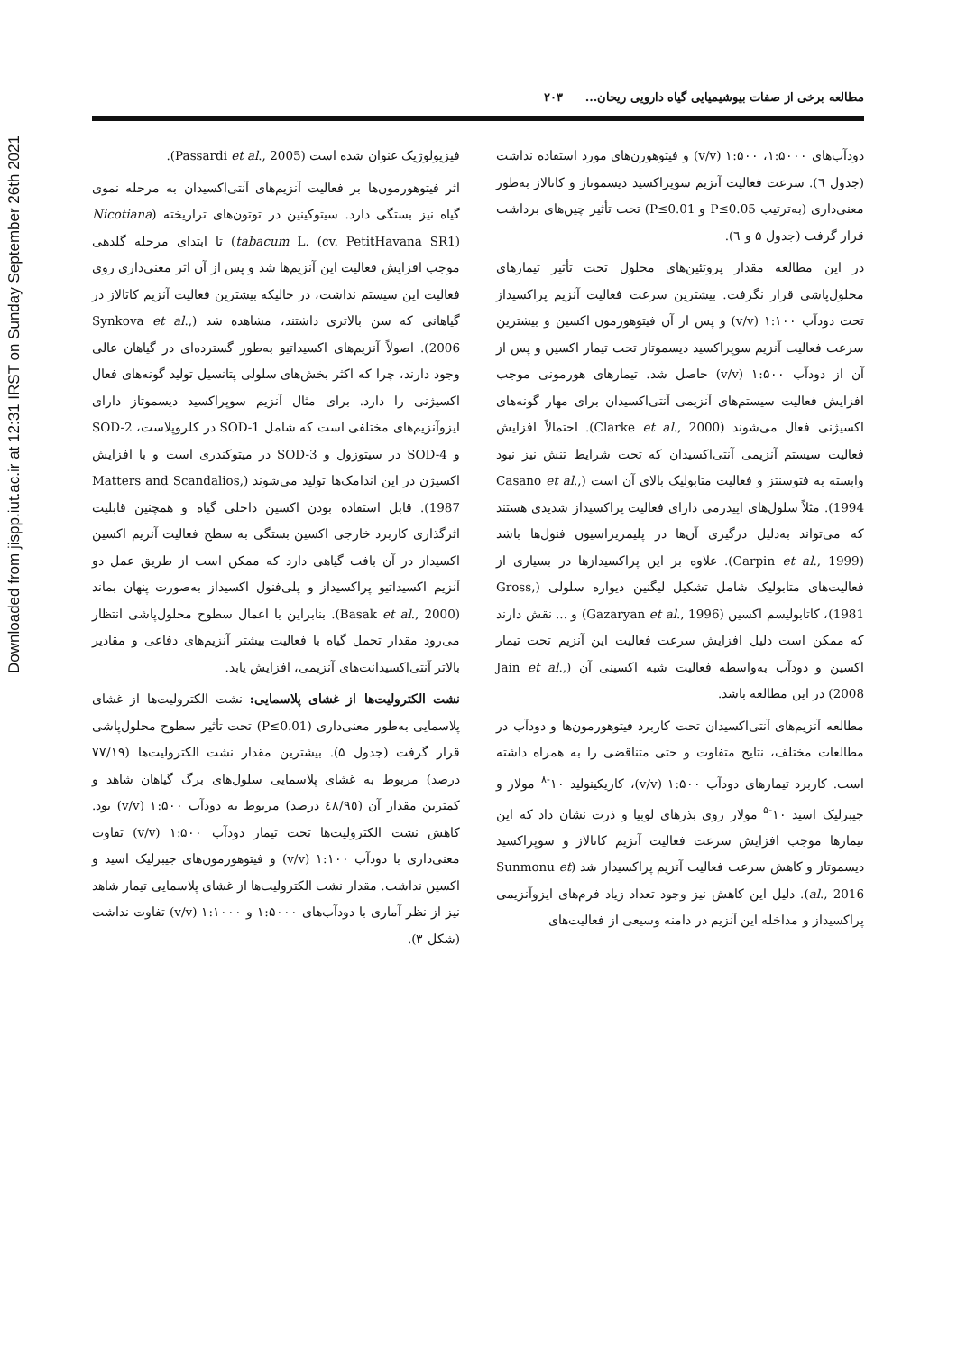Downloaded from jispp.iut.ac.ir at 12:31 IRST on Sunday September 26th 2021
مطالعه برخی از صفات بیوشیمیایی گیاه دارویی ریحان... ۲۰۳
دودآب‌های ۱:۵۰۰۰، ۱:۵۰۰ (v/v) و فیتوهورن‌های مورد استفاده نداشت (جدول ٦). سرعت فعالیت آنزیم سوپراکسید دیسموتاز و کاتالاز به‌طور معنی‌داری (به‌ترتیب P≤0.05 و P≤0.01) تحت تأثیر چین‌های برداشت قرار گرفت (جدول ۵ و ٦).
در این مطالعه مقدار پروتئین‌های محلول تحت تأثیر تیمارهای محلول‌پاشی قرار نگرفت. بیشترین سرعت فعالیت آنزیم پراکسیداز تحت دودآب ۱:۱۰۰ (v/v) و پس از آن فیتوهورمون اکسین و بیشترین سرعت فعالیت آنزیم سوپراکسید دیسموتاز تحت تیمار اکسین و پس از آن از دودآب ۱:۵۰۰ (v/v) حاصل شد. تیمارهای هورمونی موجب افزایش فعالیت سیستم‌های آنزیمی آنتی‌اکسیدان برای مهار گونه‌های اکسیژنی فعال می‌شوند (Clarke et al., 2000). احتمالاً افزایش فعالیت سیستم آنزیمی آنتی‌اکسیدان که تحت شرایط تنش نیز نبود وابسته به فتوسنتز و فعالیت متابولیک بالای آن است (Casano et al., 1994). مثلاً سلول‌های اپیدرمی دارای فعالیت پراکسیداز شدیدی هستند که می‌تواند به‌دلیل درگیری آن‌ها در پلیمریزاسیون فنول‌ها باشد (Carpin et al., 1999). علاوه بر این پراکسیدازها در بسیاری از فعالیت‌های متابولیک شامل تشکیل لیگنین دیواره سلولی (Gross, 1981)، کاتابولیسم اکسین (Gazaryan et al., 1996) و ... نقش دارند که ممکن است دلیل افزایش سرعت فعالیت این آنزیم تحت تیمار اکسین و دودآب به‌واسطه فعالیت شبه اکسینی آن (Jain et al., 2008) در این مطالعه باشد.
مطالعه آنزیم‌های آنتی‌اکسیدان تحت کاربرد فیتوهورمون‌ها و دودآب در مطالعات مختلف، نتایج متفاوت و حتی متناقضی را به همراه داشته است. کاربرد تیمارهای دودآب ۱:۵۰۰ (v/v)، کاریکینولید ۱۰<sup>-۸</sup> مولار و جیبرلیک اسید ۱۰<sup>-۵</sup> مولار روی بذرهای لوبیا و ذرت نشان داد که این تیمارها موجب افزایش سرعت فعالیت آنزیم کاتالاز و سوپراکسید دیسموتاز و کاهش سرعت فعالیت آنزیم پراکسیداز شد (Sunmonu et al., 2016). دلیل این کاهش نیز وجود تعداد زیاد فرم‌های ایزوآنزیمی پراکسیداز و مداخله این آنزیم در دامنه وسیعی از فعالیت‌های
فیزیولوژیک عنوان شده است (Passardi et al., 2005).
اثر فیتوهورمون‌ها بر فعالیت آنزیم‌های آنتی‌اکسیدان به مرحله نموی گیاه نیز بستگی دارد. سیتوکینین در توتون‌های تراریخته (Nicotiana tabacum L. (cv. PetitHavana SR1)) تا ابتدای مرحله گلدهی موجب افزایش فعالیت این آنزیم‌ها شد و پس از آن اثر معنی‌داری روی فعالیت این سیستم نداشت، در حالیکه بیشترین فعالیت آنزیم کاتالاز در گیاهانی که سن بالاتری داشتند، مشاهده شد (Synkova et al., 2006). اصولاً آنزیم‌های اکسیداتیو به‌طور گسترده‌ای در گیاهان عالی وجود دارند، چرا که اکثر بخش‌های سلولی پتانسیل تولید گونه‌های فعال اکسیژنی را دارد. برای مثال آنزیم سوپراکسید دیسموتاز دارای ایزوآنزیم‌های مختلفی است که شامل SOD-1 در کلروپلاست، SOD-2 و SOD-4 در سیتوزول و SOD-3 در میتوکندری است و با افزایش اکسیژن در این اندامک‌ها تولید می‌شوند (Matters and Scandalios, 1987). قابل استفاده بودن اکسین داخلی گیاه و همچنین قابلیت اثرگذاری کاربرد خارجی اکسین بستگی به سطح فعالیت آنزیم اکسین اکسیداز در آن بافت گیاهی دارد که ممکن است از طریق عمل دو آنزیم اکسیداتیو پراکسیداز و پلی‌فنول اکسیداز به‌صورت پنهان بماند (Basak et al., 2000). بنابراین با اعمال سطوح محلول‌پاشی انتظار می‌رود مقدار تحمل گیاه با فعالیت بیشتر آنزیم‌های دفاعی و مقادیر بالاتر آنتی‌اکسیدانت‌های آنزیمی، افزایش یابد.
نشت الکترولیت‌ها از غشای پلاسمایی: نشت الکترولیت‌ها از غشای پلاسمایی به‌طور معنی‌داری (P≤0.01) تحت تأثیر سطوح محلول‌پاشی قرار گرفت (جدول ۵). بیشترین مقدار نشت الکترولیت‌ها (۷۷/۱۹ درصد) مربوط به غشای پلاسمایی سلول‌های برگ گیاهان شاهد و کمترین مقدار آن (٤٨/٩٥ درصد) مربوط به دودآب ۱:۵۰۰ (v/v) بود. کاهش نشت الکترولیت‌ها تحت تیمار دودآب ۱:۵۰۰ (v/v) تفاوت معنی‌داری با دودآب ۱:۱۰۰ (v/v) و فیتوهورمون‌های جیبرلیک اسید و اکسین نداشت. مقدار نشت الکترولیت‌ها از غشای پلاسمایی تیمار شاهد نیز از نظر آماری با دودآب‌های ۱:۵۰۰۰ و ۱:۱۰۰۰ (v/v) تفاوت نداشت (شکل ۳).